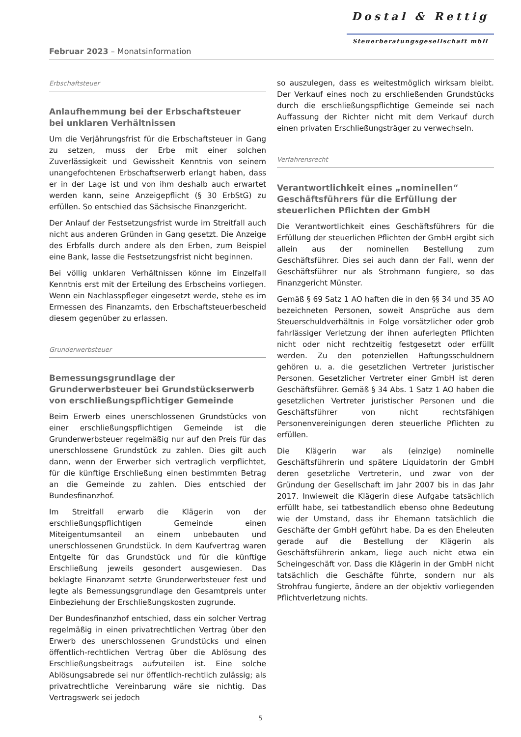Februar 2023 – Monatsinformation
Dostal & Rettig
Steuerberatungsgesellschaft mbH
Erbschaftsteuer
Anlaufhemmung bei der Erbschaftsteuer
bei unklaren Verhältnissen
Um die Verjährungsfrist für die Erbschaftsteuer in Gang zu setzen, muss der Erbe mit einer solchen Zuverlässigkeit und Gewissheit Kenntnis von seinem unangefochtenen Erbschaftserwerb erlangt haben, dass er in der Lage ist und von ihm deshalb auch erwartet werden kann, seine Anzeigepflicht (§ 30 ErbStG) zu erfüllen. So entschied das Sächsische Finanzgericht.
Der Anlauf der Festsetzungsfrist wurde im Streitfall auch nicht aus anderen Gründen in Gang gesetzt. Die Anzeige des Erbfalls durch andere als den Erben, zum Beispiel eine Bank, lasse die Festsetzungsfrist nicht beginnen.
Bei völlig unklaren Verhältnissen könne im Einzelfall Kenntnis erst mit der Erteilung des Erbscheins vorliegen. Wenn ein Nachlasspfleger eingesetzt werde, stehe es im Ermessen des Finanzamts, den Erbschaftsteuerbescheid diesem gegenüber zu erlassen.
Grunderwerbsteuer
Bemessungsgrundlage der Grunderwerbsteuer bei Grundstückserwerb von erschließungspflichtiger Gemeinde
Beim Erwerb eines unerschlossenen Grundstücks von einer erschließungspflichtigen Gemeinde ist die Grunderwerbsteuer regelmäßig nur auf den Preis für das unerschlossene Grundstück zu zahlen. Dies gilt auch dann, wenn der Erwerber sich vertraglich verpflichtet, für die künftige Erschließung einen bestimmten Betrag an die Gemeinde zu zahlen. Dies entschied der Bundesfinanzhof.
Im Streitfall erwarb die Klägerin von der erschließungspflichtigen Gemeinde einen Miteigentumsanteil an einem unbebauten und unerschlossenen Grundstück. In dem Kaufvertrag waren Entgelte für das Grundstück und für die künftige Erschließung jeweils gesondert ausgewiesen. Das beklagte Finanzamt setzte Grunderwerbsteuer fest und legte als Bemessungsgrundlage den Gesamtpreis unter Einbeziehung der Erschließungskosten zugrunde.
Der Bundesfinanzhof entschied, dass ein solcher Vertrag regelmäßig in einen privatrechtlichen Vertrag über den Erwerb des unerschlossenen Grundstücks und einen öffentlich-rechtlichen Vertrag über die Ablösung des Erschließungsbeitrags aufzuteilen ist. Eine solche Ablösungsabrede sei nur öffentlich-rechtlich zulässig; als privatrechtliche Vereinbarung wäre sie nichtig. Das Vertragswerk sei jedoch
so auszulegen, dass es weitestmöglich wirksam bleibt. Der Verkauf eines noch zu erschließenden Grundstücks durch die erschließungspflichtige Gemeinde sei nach Auffassung der Richter nicht mit dem Verkauf durch einen privaten Erschließungsträger zu verwechseln.
Verfahrensrecht
Verantwortlichkeit eines „nominellen“ Geschäftsführers für die Erfüllung der steuerlichen Pflichten der GmbH
Die Verantwortlichkeit eines Geschäftsführers für die Erfüllung der steuerlichen Pflichten der GmbH ergibt sich allein aus der nominellen Bestellung zum Geschäftsführer. Dies sei auch dann der Fall, wenn der Geschäftsführer nur als Strohmann fungiere, so das Finanzgericht Münster.
Gemäß § 69 Satz 1 AO haften die in den §§ 34 und 35 AO bezeichneten Personen, soweit Ansprüche aus dem Steuerschuldverhältnis in Folge vorsätzlicher oder grob fahrlässiger Verletzung der ihnen auferlegten Pflichten nicht oder nicht rechtzeitig festgesetzt oder erfüllt werden. Zu den potenziellen Haftungsschuldnern gehören u. a. die gesetzlichen Vertreter juristischer Personen. Gesetzlicher Vertreter einer GmbH ist deren Geschäftsführer. Gemäß § 34 Abs. 1 Satz 1 AO haben die gesetzlichen Vertreter juristischer Personen und die Geschäftsführer von nicht rechtsfähigen Personenvereinigungen deren steuerliche Pflichten zu erfüllen.
Die Klägerin war als (einzige) nominelle Geschäftsführerin und spätere Liquidatorin der GmbH deren gesetzliche Vertreterin, und zwar von der Gründung der Gesellschaft im Jahr 2007 bis in das Jahr 2017. Inwieweit die Klägerin diese Aufgabe tatsächlich erfüllt habe, sei tatbestandlich ebenso ohne Bedeutung wie der Umstand, dass ihr Ehemann tatsächlich die Geschäfte der GmbH geführt habe. Da es den Eheleuten gerade auf die Bestellung der Klägerin als Geschäftsführerin ankam, liege auch nicht etwa ein Scheingeschäft vor. Dass die Klägerin in der GmbH nicht tatsächlich die Geschäfte führte, sondern nur als Strohfrau fungierte, ändere an der objektiv vorliegenden Pflichtverletzung nichts.
5